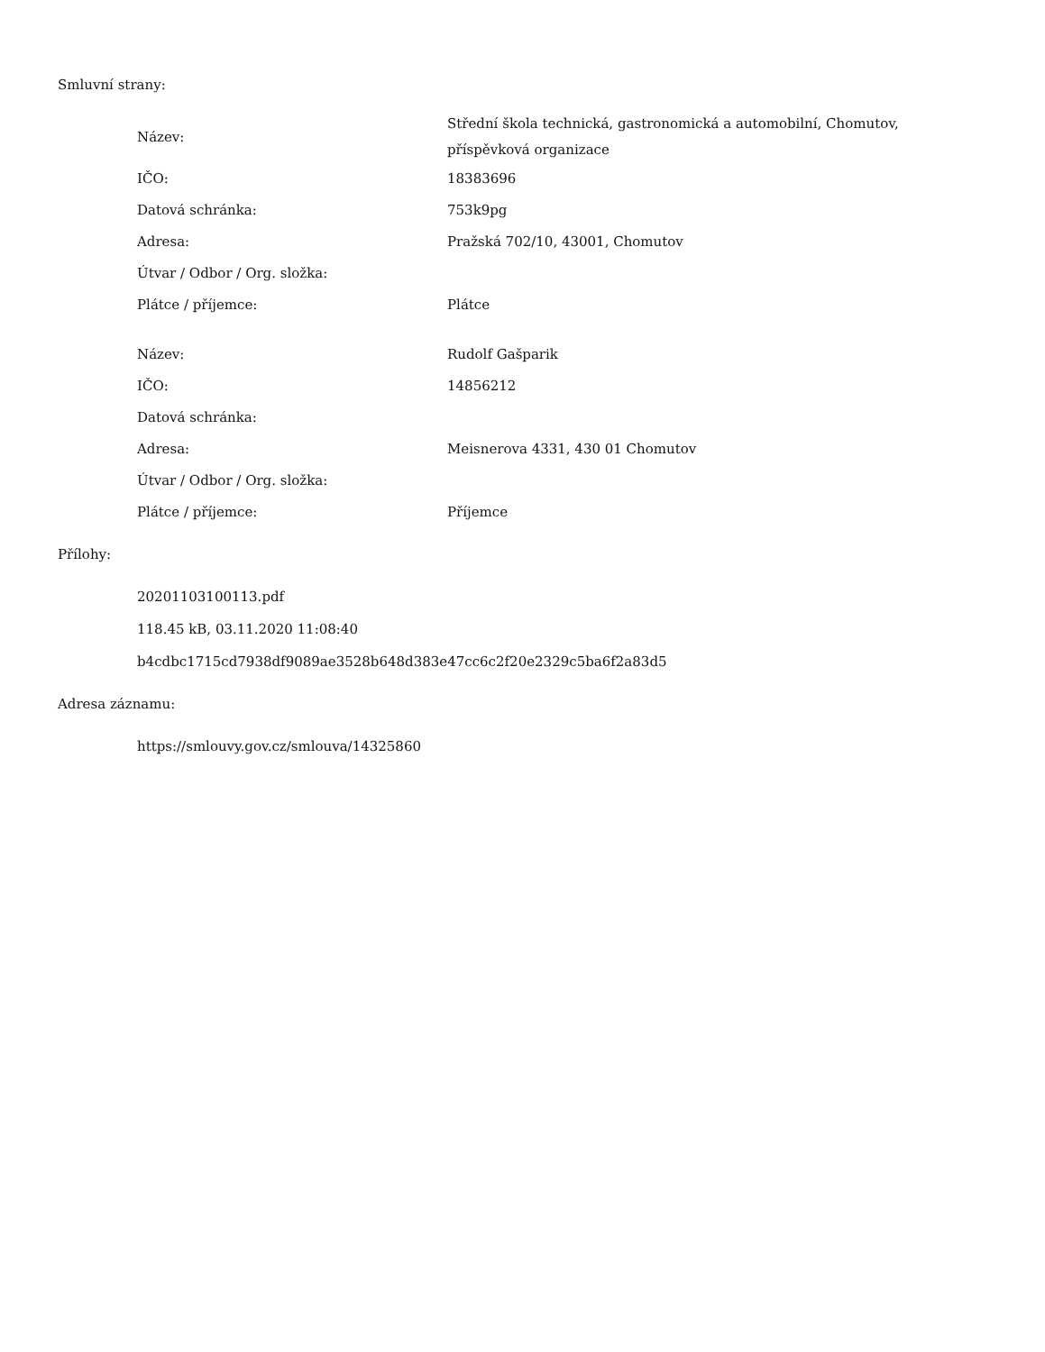Smluvní strany:
| Název: | Střední škola technická, gastronomická a automobilní, Chomutov, příspěvková organizace |
| IČO: | 18383696 |
| Datová schránka: | 753k9pg |
| Adresa: | Pražská 702/10, 43001, Chomutov |
| Útvar / Odbor / Org. složka: | |
| Plátce / příjemce: | Plátce |
| Název: | Rudolf Gašparik |
| IČO: | 14856212 |
| Datová schránka: | |
| Adresa: | Meisnerova 4331, 430 01 Chomutov |
| Útvar / Odbor / Org. složka: | |
| Plátce / příjemce: | Příjemce |
Přílohy:
20201103100113.pdf
118.45 kB, 03.11.2020 11:08:40
b4cdbc1715cd7938df9089ae3528b648d383e47cc6c2f20e2329c5ba6f2a83d5
Adresa záznamu:
https://smlouvy.gov.cz/smlouva/14325860